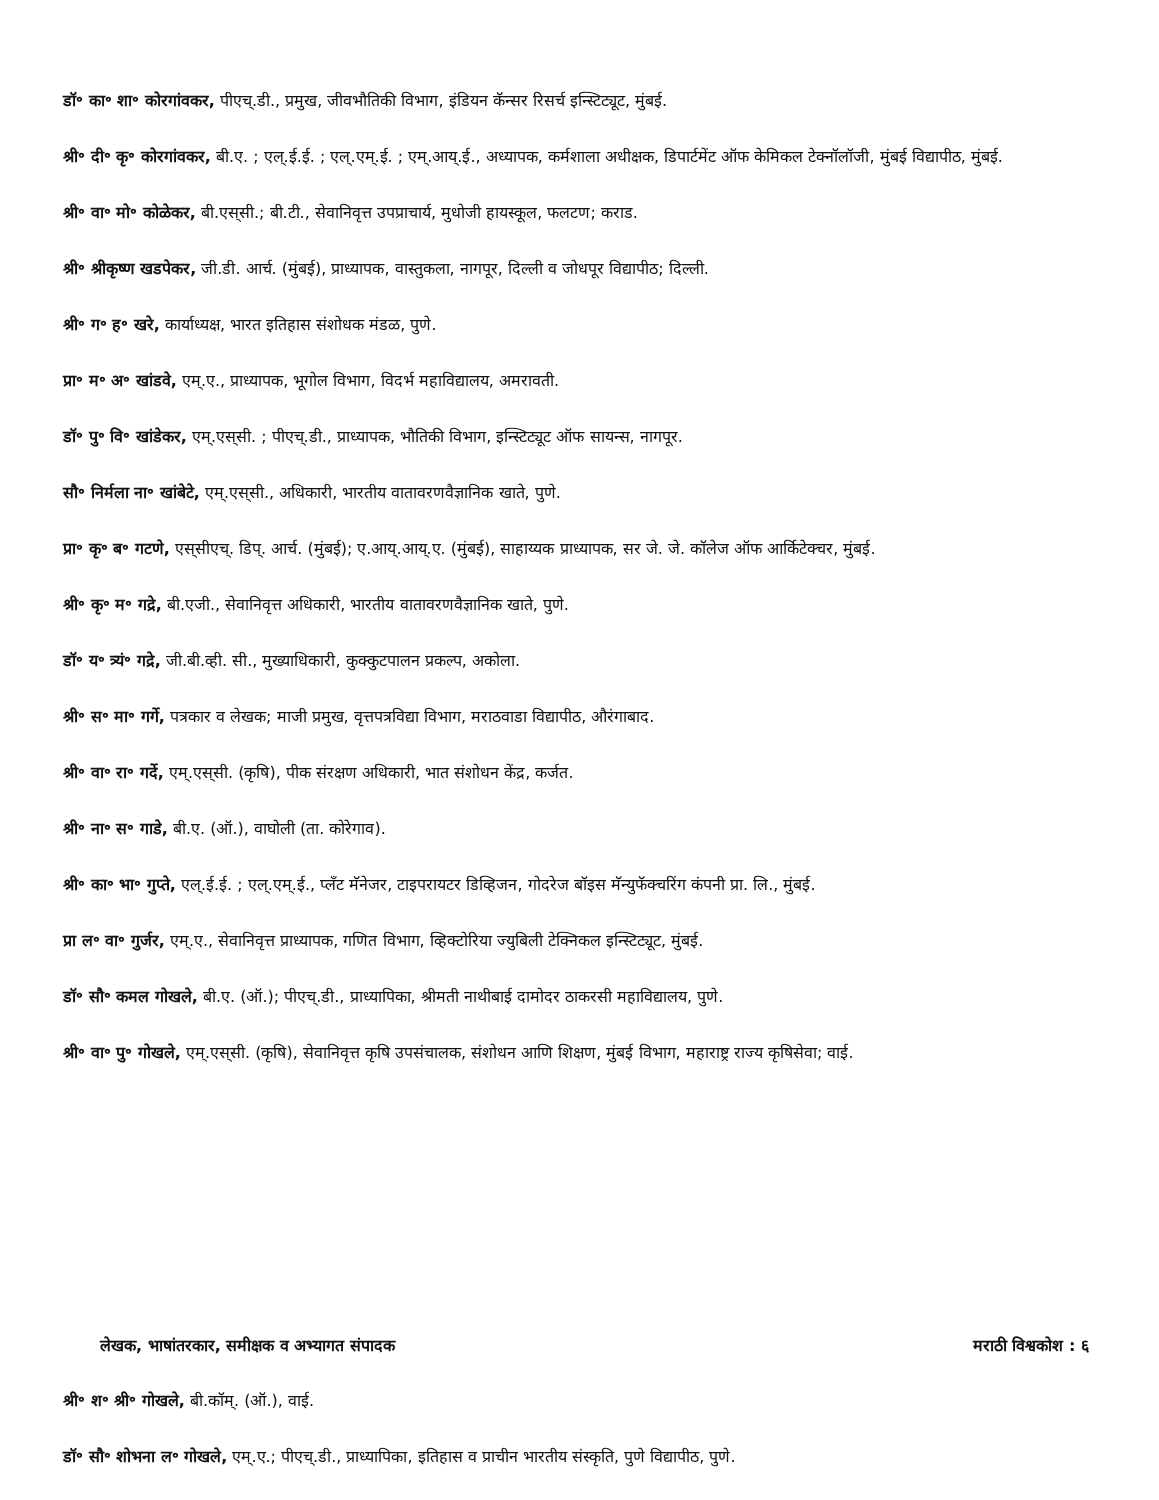डॉ॰ का॰ शा॰ कोरगांवकर, पीएच्.डी., प्रमुख, जीवभौतिकी विभाग, इंडियन कॅन्सर रिसर्च इन्स्टिट्यूट, मुंबई.
श्री॰ दी॰ कृ॰ कोरगांवकर, बी.ए. ; एल्.ई.ई. ; एल्.एम्.ई. ; एम्.आय्.ई., अध्यापक, कर्मशाला अधीक्षक, डिपार्टमेंट ऑफ केमिकल टेक्नॉलॉजी, मुंबई विद्यापीठ, मुंबई.
श्री॰ वा॰ मो॰ कोळेकर, बी.एस्‌सी.; बी.टी., सेवानिवृत्त उपप्राचार्य, मुधोजी हायस्कूल, फलटण; कराड.
श्री॰ श्रीकृष्ण खडपेकर, जी.डी. आर्च. (मुंबई), प्राध्यापक, वास्तुकला, नागपूर, दिल्ली व जोधपूर विद्यापीठ; दिल्ली.
श्री॰ ग॰ ह॰ खरे, कार्याध्यक्ष, भारत इतिहास संशोधक मंडळ, पुणे.
प्रा॰ म॰ अ॰ खांडवे, एम्.ए., प्राध्यापक, भूगोल विभाग, विदर्भ महाविद्यालय, अमरावती.
डॉ॰ पु॰ वि॰ खांडेकर, एम्.एस्‌सी. ; पीएच्.डी., प्राध्यापक, भौतिकी विभाग, इन्स्टिट्यूट ऑफ सायन्स, नागपूर.
सौ॰ निर्मला ना॰ खांबेटे, एम्.एस्‌सी., अधिकारी, भारतीय वातावरणवैज्ञानिक खाते, पुणे.
प्रा॰ कृ॰ ब॰ गटणे, एस्‌सीएच्. डिप्. आर्च. (मुंबई); ए.आय्.आय्.ए. (मुंबई), साहाय्यक प्राध्यापक, सर जे. जे. कॉलेज ऑफ आर्किटेक्चर, मुंबई.
श्री॰ कृ॰ म॰ गद्रे, बी.एजी., सेवानिवृत्त अधिकारी, भारतीय वातावरणवैज्ञानिक खाते, पुणे.
डॉ॰ य॰ त्र्यं॰ गद्रे, जी.बी.व्ही. सी., मुख्याधिकारी, कुक्कुटपालन प्रकल्प, अकोला.
श्री॰ स॰ मा॰ गर्गे, पत्रकार व लेखक; माजी प्रमुख, वृत्तपत्रविद्या विभाग, मराठवाडा विद्यापीठ, औरंगाबाद.
श्री॰ वा॰ रा॰ गर्दे, एम्.एस्‌सी. (कृषि), पीक संरक्षण अधिकारी, भात संशोधन केंद्र, कर्जत.
श्री॰ ना॰ स॰ गाडे, बी.ए. (ऑ.), वाघोली (ता. कोरेगाव).
श्री॰ का॰ भा॰ गुप्ते, एल्.ई.ई. ; एल्.एम्.ई., प्लँट मॅनेजर, टाइपरायटर डिव्हिजन, गोदरेज बॉइस मॅन्युफॅक्चरिंग कंपनी प्रा. लि., मुंबई.
प्रा ल॰ वा॰ गुर्जर, एम्.ए., सेवानिवृत्त प्राध्यापक, गणित विभाग, व्हिक्टोरिया ज्युबिली टेक्निकल इन्स्टिट्यूट, मुंबई.
डॉ॰ सौ॰ कमल गोखले, बी.ए. (ऑ.); पीएच्.डी., प्राध्यापिका, श्रीमती नाथीबाई दामोदर ठाकरसी महाविद्यालय, पुणे.
श्री॰ वा॰ पु॰ गोखले, एम्.एस्‌सी. (कृषि), सेवानिवृत्त कृषि उपसंचालक, संशोधन आणि शिक्षण, मुंबई विभाग, महाराष्ट्र राज्य कृषिसेवा; वाई.
लेखक, भाषांतरकार, समीक्षक व अभ्यागत संपादक मराठी विश्वकोश : ६
श्री॰ श॰ श्री॰ गोखले, बी.कॉम्. (ऑ.), वाई.
डॉ॰ सौ॰ शोभना ल॰ गोखले, एम्.ए.; पीएच्.डी., प्राध्यापिका, इतिहास व प्राचीन भारतीय संस्कृति, पुणे विद्यापीठ, पुणे.